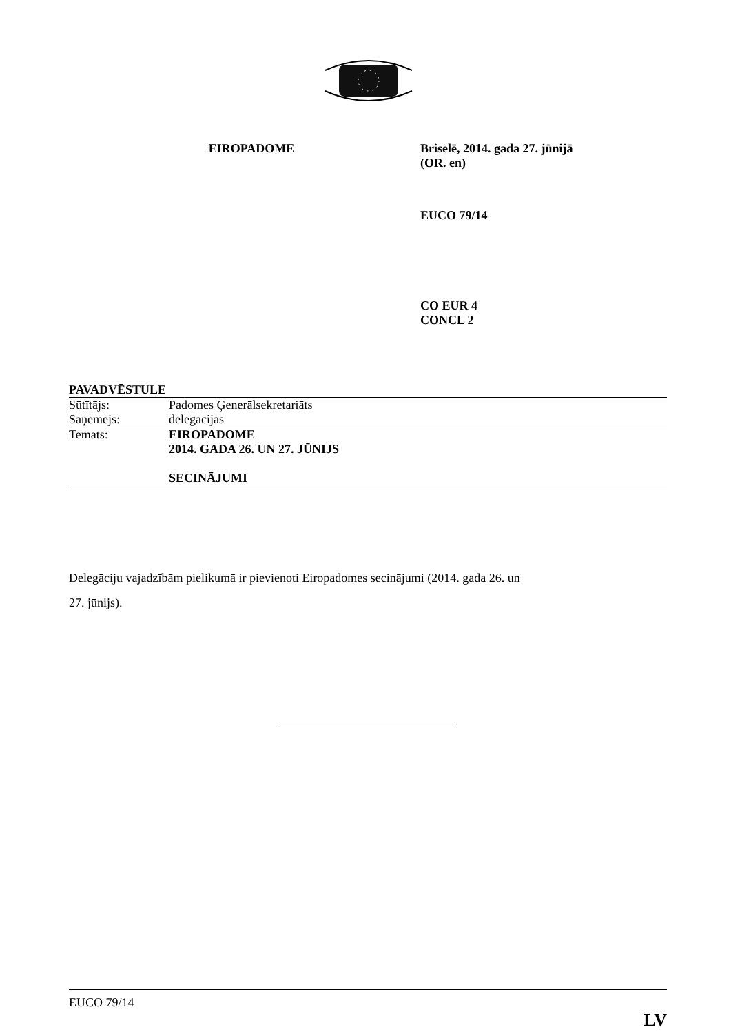EIROPADOME Briselē, 2014. gada 27. jūnijā
(OR. en)
EUCO 79/14
CO EUR 4
CONCL 2
PAVADVĒSTULE
| Sūtītājs: | Padomes Ģenerālsekretariāts |
| Saņēmējs: | delegācijas |
| Temats: | EIROPADOME 2014. GADA 26. UN 27. JŪNIJS SECINĀJUMI |
Delegāciju vajadzībām pielikumā ir pievienoti Eiropadomes secinājumi (2014. gada 26. un
27. jūnijs).
EUCO 79/14
LV